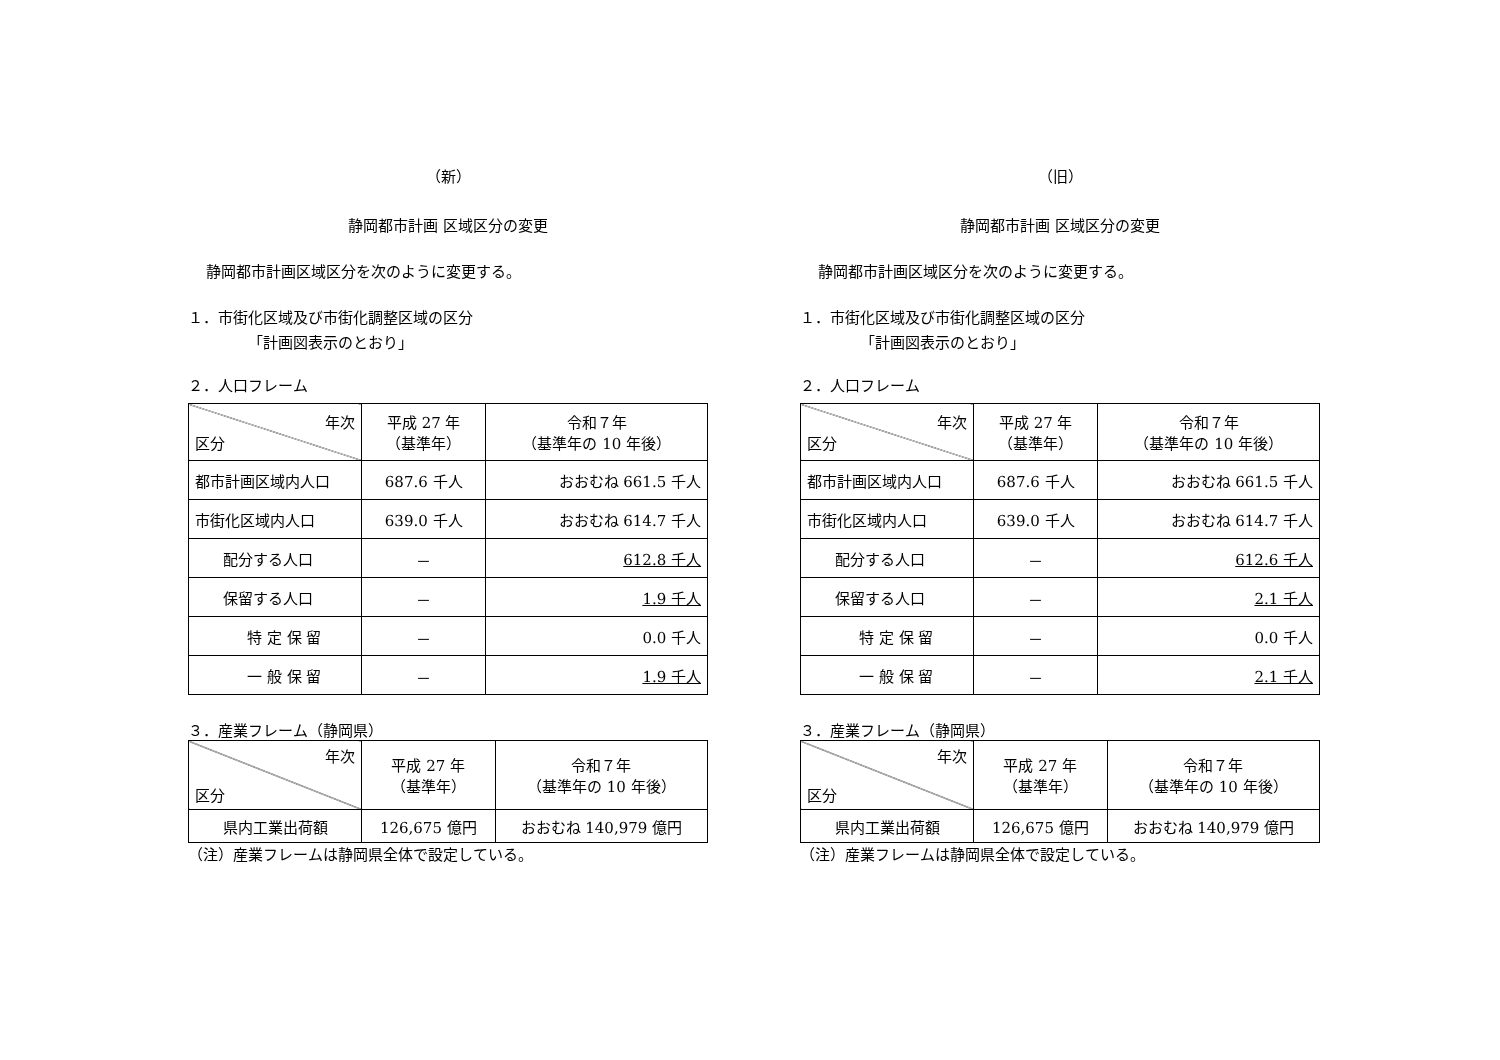（新）
静岡都市計画 区域区分の変更
静岡都市計画区域区分を次のように変更する。
１．市街化区域及び市街化調整区域の区分
「計画図表示のとおり」
２．人口フレーム
| 年次 区分 | 平成 27 年 （基準年） | 令和７年 （基準年の 10 年後） |
| --- | --- | --- |
| 都市計画区域内人口 | 687.6 千人 | おおむね 661.5 千人 |
| 市街化区域内人口 | 639.0 千人 | おおむね 614.7 千人 |
| 配分する人口 | － | 612.8 千人 |
| 保留する人口 | － | 1.9 千人 |
| 特 定 保 留 | － | 0.0 千人 |
| 一 般 保 留 | － | 1.9 千人 |
３．産業フレーム（静岡県）
| 年次 区分 | 平成 27 年 （基準年） | 令和７年 （基準年の 10 年後） |
| --- | --- | --- |
| 県内工業出荷額 | 126,675 億円 | おおむね 140,979 億円 |
（注）産業フレームは静岡県全体で設定している。
（旧）
静岡都市計画 区域区分の変更
静岡都市計画区域区分を次のように変更する。
１．市街化区域及び市街化調整区域の区分
「計画図表示のとおり」
２．人口フレーム
| 年次 区分 | 平成 27 年 （基準年） | 令和７年 （基準年の 10 年後） |
| --- | --- | --- |
| 都市計画区域内人口 | 687.6 千人 | おおむね 661.5 千人 |
| 市街化区域内人口 | 639.0 千人 | おおむね 614.7 千人 |
| 配分する人口 | － | 612.6 千人 |
| 保留する人口 | － | 2.1 千人 |
| 特 定 保 留 | － | 0.0 千人 |
| 一 般 保 留 | － | 2.1 千人 |
３．産業フレーム（静岡県）
| 年次 区分 | 平成 27 年 （基準年） | 令和７年 （基準年の 10 年後） |
| --- | --- | --- |
| 県内工業出荷額 | 126,675 億円 | おおむね 140,979 億円 |
（注）産業フレームは静岡県全体で設定している。